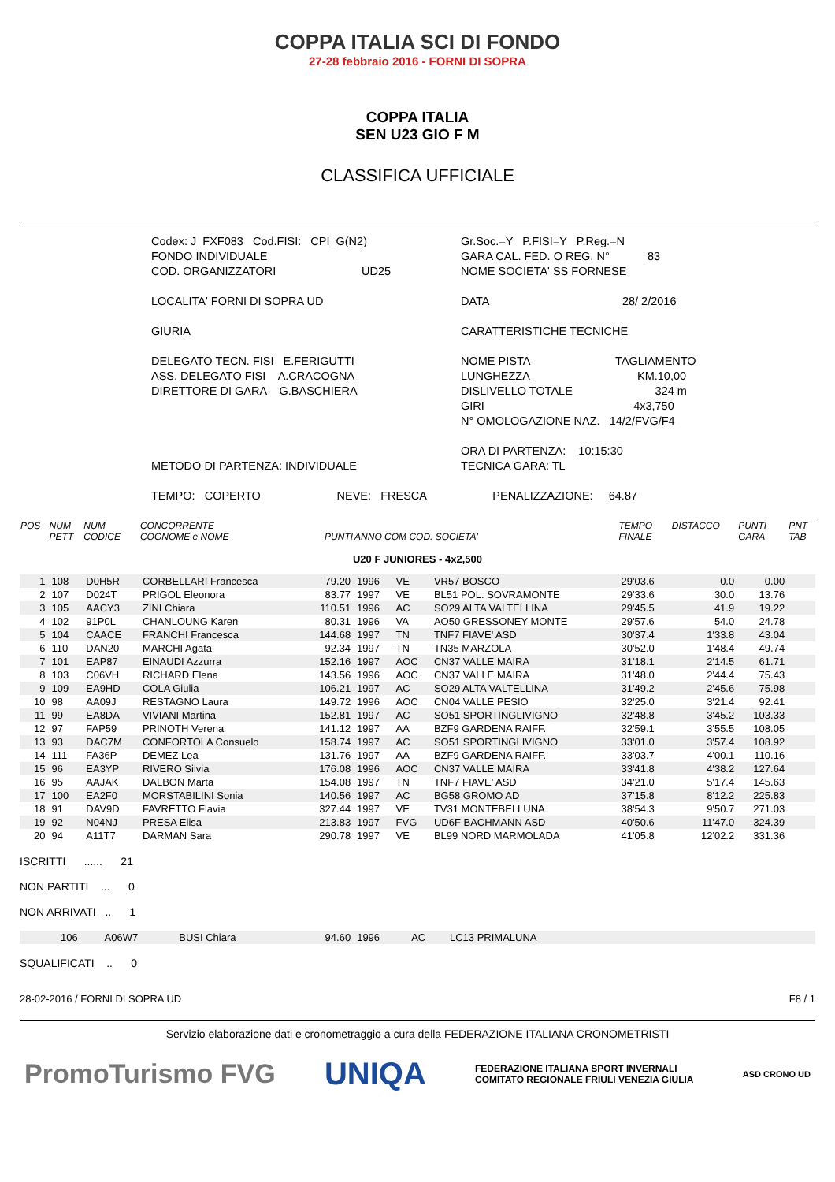COPPA ITALIA SCI DI FONDO
27-28 febbraio 2016 - FORNI DI SOPRA
COPPA ITALIA
SEN U23 GIO F M
CLASSIFICA UFFICIALE
Codex: J_FXF083 Cod.FISI: CPI_G(N2)
FONDO INDIVIDUALE
COD. ORGANIZZATORI UD25
Gr.Soc.=Y P.FISI=Y P.Reg.=N
GARA CAL. FED. O REG. N° 83
NOME SOCIETA' SS FORNESE
LOCALITA' FORNI DI SOPRA UD
DATA 28/ 2/2016
GIURIA
CARATTERISTICHE TECNICHE
DELEGATO TECN. FISI E.FERIGUTTI
ASS. DELEGATO FISI A.CRACOGNA
DIRETTORE DI GARA G.BASCHIERA
NOME PISTA TAGLIAMENTO
LUNGHEZZA KM.10,00
DISLIVELLO TOTALE 324 m
GIRI 4x3,750
N° OMOLOGAZIONE NAZ. 14/2/FVG/F4
METODO DI PARTENZA: INDIVIDUALE
ORA DI PARTENZA: 10:15:30
TECNICA GARA: TL
TEMPO: COPERTO NEVE: FRESCA
PENALIZZAZIONE: 64.87
| POS | NUM PETT | NUM CODICE | CONCORRENTE COGNOME e NOME | PUNTI | ANNO COM COD. SOCIETA' | | | TEMPO FINALE | DISTACCO | PUNTI GARA | PNT TAB |
| --- | --- | --- | --- | --- | --- | --- | --- | --- | --- | --- | --- |
| U20 F JUNIORES - 4x2,500 | | | | | | | | | | | |
| 1 | 108 | D0H5R | CORBELLARI Francesca | 79.20 | 1996 | VE | VR57 BOSCO | 29'03.6 | 0.0 | 0.00 | |
| 2 | 107 | D024T | PRIGOL Eleonora | 83.77 | 1997 | VE | BL51 POL. SOVRAMONTE | 29'33.6 | 30.0 | 13.76 | |
| 3 | 105 | AACY3 | ZINI Chiara | 110.51 | 1996 | AC | SO29 ALTA VALTELLINA | 29'45.5 | 41.9 | 19.22 | |
| 4 | 102 | 91P0L | CHANLOUNG Karen | 80.31 | 1996 | VA | AO50 GRESSONEY MONTE | 29'57.6 | 54.0 | 24.78 | |
| 5 | 104 | CAACE | FRANCHI Francesca | 144.68 | 1997 | TN | TNF7 FIAVE' ASD | 30'37.4 | 1'33.8 | 43.04 | |
| 6 | 110 | DAN20 | MARCHI Agata | 92.34 | 1997 | TN | TN35 MARZOLA | 30'52.0 | 1'48.4 | 49.74 | |
| 7 | 101 | EAP87 | EINAUDI Azzurra | 152.16 | 1997 | AOC | CN37 VALLE MAIRA | 31'18.1 | 2'14.5 | 61.71 | |
| 8 | 103 | C06VH | RICHARD Elena | 143.56 | 1996 | AOC | CN37 VALLE MAIRA | 31'48.0 | 2'44.4 | 75.43 | |
| 9 | 109 | EA9HD | COLA Giulia | 106.21 | 1997 | AC | SO29 ALTA VALTELLINA | 31'49.2 | 2'45.6 | 75.98 | |
| 10 | 98 | AA09J | RESTAGNO Laura | 149.72 | 1996 | AOC | CN04 VALLE PESIO | 32'25.0 | 3'21.4 | 92.41 | |
| 11 | 99 | EA8DA | VIVIANI Martina | 152.81 | 1997 | AC | SO51 SPORTINGLIVIGNO | 32'48.8 | 3'45.2 | 103.33 | |
| 12 | 97 | FAP59 | PRINOTH Verena | 141.12 | 1997 | AA | BZF9 GARDENA RAIFF. | 32'59.1 | 3'55.5 | 108.05 | |
| 13 | 93 | DAC7M | CONFORTOLA Consuelo | 158.74 | 1997 | AC | SO51 SPORTINGLIVIGNO | 33'01.0 | 3'57.4 | 108.92 | |
| 14 | 111 | FA36P | DEMEZ Lea | 131.76 | 1997 | AA | BZF9 GARDENA RAIFF. | 33'03.7 | 4'00.1 | 110.16 | |
| 15 | 96 | EA3YP | RIVERO Silvia | 176.08 | 1996 | AOC | CN37 VALLE MAIRA | 33'41.8 | 4'38.2 | 127.64 | |
| 16 | 95 | AAJAK | DALBON Marta | 154.08 | 1997 | TN | TNF7 FIAVE' ASD | 34'21.0 | 5'17.4 | 145.63 | |
| 17 | 100 | EA2F0 | MORSTABILINI Sonia | 140.56 | 1997 | AC | BG58 GROMO AD | 37'15.8 | 8'12.2 | 225.83 | |
| 18 | 91 | DAV9D | FAVRETTO Flavia | 327.44 | 1997 | VE | TV31 MONTEBELLUNA | 38'54.3 | 9'50.7 | 271.03 | |
| 19 | 92 | N04NJ | PRESA Elisa | 213.83 | 1997 | FVG | UD6F BACHMANN ASD | 40'50.6 | 11'47.0 | 324.39 | |
| 20 | 94 | A11T7 | DARMAN Sara | 290.78 | 1997 | VE | BL99 NORD MARMOLADA | 41'05.8 | 12'02.2 | 331.36 | |
ISCRITTI ...... 21
NON PARTITI ... 0
NON ARRIVATI .. 1
| | 106 | A06W7 | BUSI Chiara | 94.60 | 1996 | AC | LC13 PRIMALUNA |
SQUALIFICATI .. 0
28-02-2016 / FORNI DI SOPRA UD F8 / 1
Servizio elaborazione dati e cronometraggio a cura della FEDERAZIONE ITALIANA CRONOMETRISTI
PromoTurismo FVG UNIQA FEDERAZIONE ITALIANA SPORT INVERNALI
COMITATO REGIONALE FRIULI VENEZIA GIULIA ASD CRONO UD